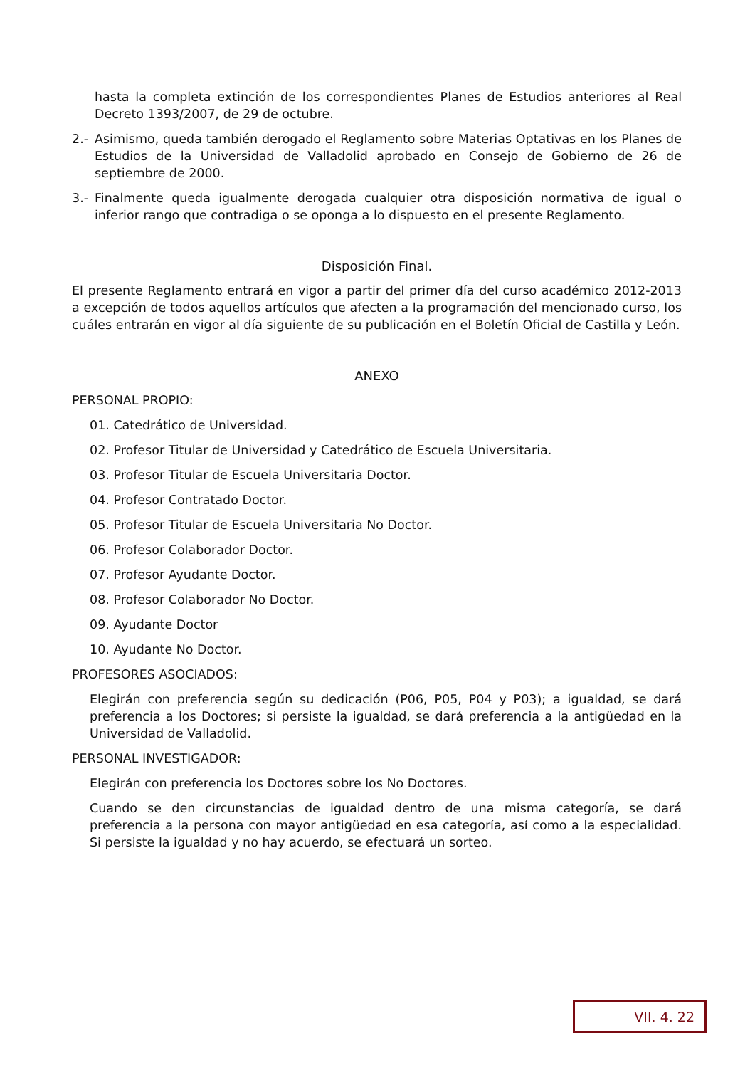hasta la completa extinción de los correspondientes Planes de Estudios anteriores al Real Decreto 1393/2007, de 29 de octubre.
2.- Asimismo, queda también derogado el Reglamento sobre Materias Optativas en los Planes de Estudios de la Universidad de Valladolid aprobado en Consejo de Gobierno de 26 de septiembre de 2000.
3.- Finalmente queda igualmente derogada cualquier otra disposición normativa de igual o inferior rango que contradiga o se oponga a lo dispuesto en el presente Reglamento.
Disposición Final.
El presente Reglamento entrará en vigor a partir del primer día del curso académico 2012-2013 a excepción de todos aquellos artículos que afecten a la programación del mencionado curso, los cuáles entrarán en vigor al día siguiente de su publicación en el Boletín Oficial de Castilla y León.
ANEXO
PERSONAL PROPIO:
01. Catedrático de Universidad.
02. Profesor Titular de Universidad y Catedrático de Escuela Universitaria.
03. Profesor Titular de Escuela Universitaria Doctor.
04. Profesor Contratado Doctor.
05. Profesor Titular de Escuela Universitaria No Doctor.
06. Profesor Colaborador Doctor.
07. Profesor Ayudante Doctor.
08. Profesor Colaborador No Doctor.
09. Ayudante Doctor
10. Ayudante No Doctor.
PROFESORES ASOCIADOS:
Elegirán con preferencia según su dedicación (P06, P05, P04 y P03); a igualdad, se dará preferencia a los Doctores; si persiste la igualdad, se dará preferencia a la antigüedad en la Universidad de Valladolid.
PERSONAL INVESTIGADOR:
Elegirán con preferencia los Doctores sobre los No Doctores.
Cuando se den circunstancias de igualdad dentro de una misma categoría, se dará preferencia a la persona con mayor antigüedad en esa categoría, así como a la especialidad. Si persiste la igualdad y no hay acuerdo, se efectuará un sorteo.
VII. 4. 22